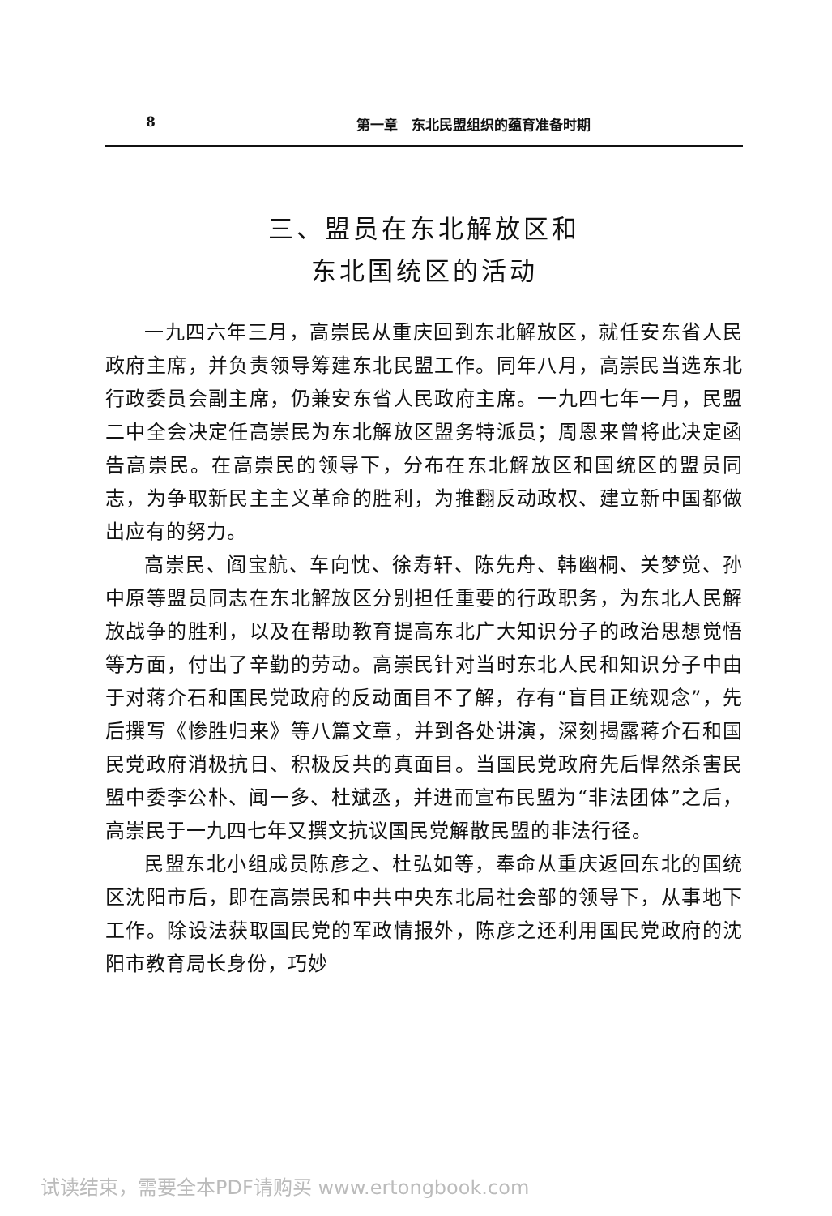8 第一章　东北民盟组织的蕴育准备时期
三、盟员在东北解放区和
东北国统区的活动
一九四六年三月，高崇民从重庆回到东北解放区，就任安东省人民政府主席，并负责领导筹建东北民盟工作。同年八月，高崇民当选东北行政委员会副主席，仍兼安东省人民政府主席。一九四七年一月，民盟二中全会决定任高崇民为东北解放区盟务特派员；周恩来曾将此决定函告高崇民。在高崇民的领导下，分布在东北解放区和国统区的盟员同志，为争取新民主主义革命的胜利，为推翻反动政权、建立新中国都做出应有的努力。
高崇民、阎宝航、车向忱、徐寿轩、陈先舟、韩幽桐、关梦觉、孙中原等盟员同志在东北解放区分别担任重要的行政职务，为东北人民解放战争的胜利，以及在帮助教育提高东北广大知识分子的政治思想觉悟等方面，付出了辛勤的劳动。高崇民针对当时东北人民和知识分子中由于对蒋介石和国民党政府的反动面目不了解，存有“盲目正统观念”，先后撰写《惨胜归来》等八篇文章，并到各处讲演，深刻揭露蒋介石和国民党政府消极抗日、积极反共的真面目。当国民党政府先后悍然杀害民盟中委李公朴、闻一多、杜斌丞，并进而宣布民盟为“非法团体”之后，高崇民于一九四七年又撰文抗议国民党解散民盟的非法行径。
民盟东北小组成员陈彦之、杜弘如等，奉命从重庆返回东北的国统区沈阳市后，即在高崇民和中共中央东北局社会部的领导下，从事地下工作。除设法获取国民党的军政情报外，陈彦之还利用国民党政府的沈阳市教育局长身份，巧妙
试读结束，需要全本PDF请购买 www.ertongbook.com